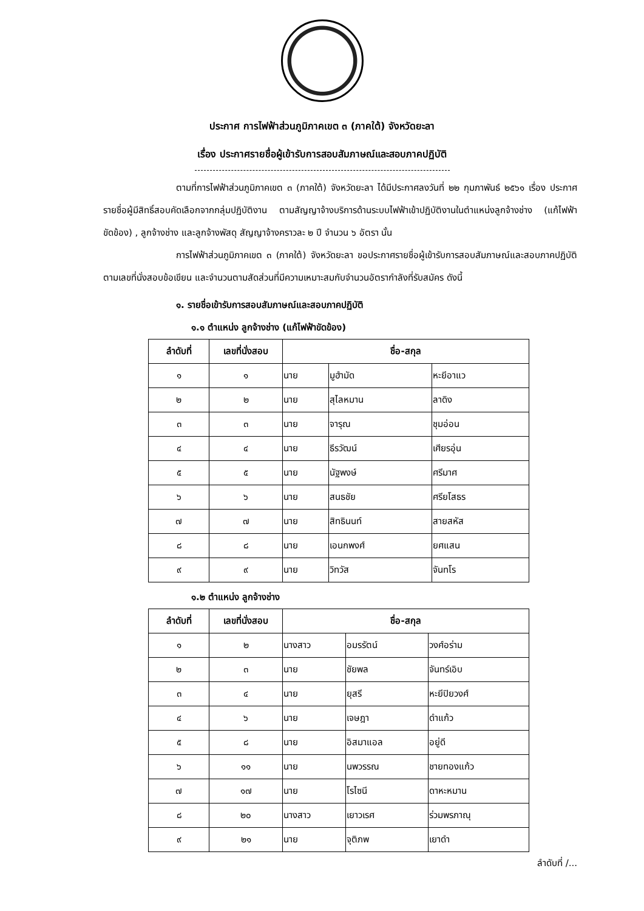ประกาศ การไฟฟ้าส่วนภูมิภาคเขต ๓ (ภาคใต้) จังหวัดยะลา
เรื่อง ประกาศรายชื่อผู้เข้ารับการสอบสัมภาษณ์และสอบภาคปฏิบัติ
ตามที่การไฟฟ้าส่วนภูมิภาคเขต ๓ (ภาคใต้) จังหวัดยะลา ได้มีประกาศลงวันที่ ๒๒ กุมภาพันธ์ ๒๕๖๑ เรื่อง ประกาศรายชื่อผู้มีสิทธิ์สอบคัดเลือกจากกลุ่มปฏิบัติงาน ตามสัญญาจ้างบริการด้านระบบไฟฟ้าเข้าปฏิบัติงานในตำแหน่งลูกจ้างช่าง (แก้ไฟฟ้าขัดข้อง) , ลูกจ้างช่าง และลูกจ้างพัสดุ สัญญาจ้างคราวละ ๒ ปี จำนวน ๖ อัตรา นั้น
การไฟฟ้าส่วนภูมิภาคเขต ๓ (ภาคใต้) จังหวัดยะลา ขอประกาศรายชื่อผู้เข้ารับการสอบสัมภาษณ์และสอบภาคปฏิบัติ ตามเลขที่นั่งสอบข้อเขียน และจำนวนตามสัดส่วนที่มีความเหมาะสมกับจำนวนอัตรากำลังที่รับสมัคร ดังนี้
๑. รายชื่อเข้ารับการสอบสัมภาษณ์และสอบภาคปฏิบัติ
๑.๑ ตำแหน่ง ลูกจ้างช่าง (แก้ไฟฟ้าขัดข้อง)
| ลำดับที่ | เลขที่นั่งสอบ | ชื่อ-สกุล | | |
| --- | --- | --- | --- | --- |
| ๑ | ๑ | นาย | มูฮำมัด | หะยีอาแว |
| ๒ | ๒ | นาย | สุไลหมาน | ลาดิง |
| ๓ | ๓ | นาย | จารุณ | ชุมอ่อน |
| ๔ | ๔ | นาย | ธีรวัฒน์ | เศียรอุ่น |
| ๕ | ๕ | นาย | นัฐพงษ์ | ศรีมาศ |
| ๖ | ๖ | นาย | สนธชัย | ศรียโสธร |
| ๗ | ๗ | นาย | สิทธินนท์ | สายสหัส |
| ๘ | ๘ | นาย | เอนกพงศ์ | ยศแสน |
| ๙ | ๙ | นาย | วิทวัส | จันทโร |
๑.๒ ตำแหน่ง ลูกจ้างช่าง
| ลำดับที่ | เลขที่นั่งสอบ | ชื่อ-สกุล | | |
| --- | --- | --- | --- | --- |
| ๑ | ๒ | นางสาว | อมรรัตน์ | วงศ์อร่าม |
| ๒ | ๓ | นาย | ชัยพล | จันทร์เอิบ |
| ๓ | ๔ | นาย | ยุสรี | หะยีปิยวงศ์ |
| ๔ | ๖ | นาย | เจษฎา | ดำแก้ว |
| ๕ | ๘ | นาย | อิสมาแอล | อยู่ดี |
| ๖ | ๑๑ | นาย | นพวรรณ | ชายทองแก้ว |
| ๗ | ๑๗ | นาย | โรไซนี | ดาหะหมาน |
| ๘ | ๒๐ | นางสาว | เยาวเรศ | ร่วมพรภาณุ |
| ๙ | ๒๑ | นาย | จุติภพ | เยาดำ |
ลำดับที่ /...